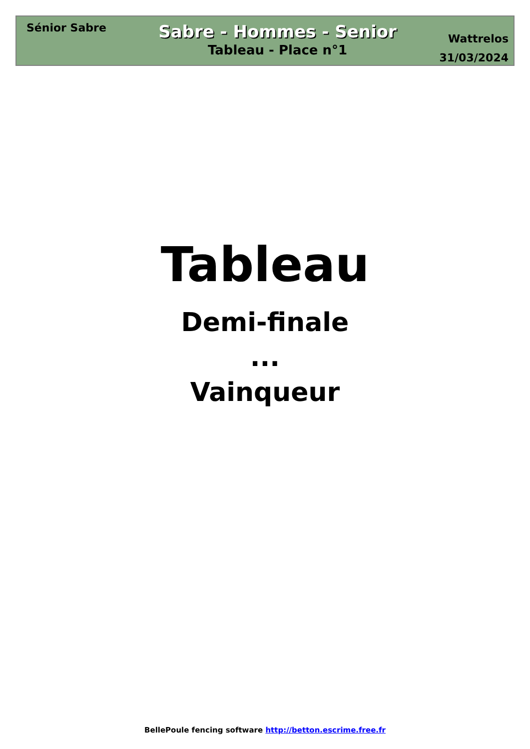Sénior Sabre
Sabre - Hommes - Senior
Tableau - Place n°1
Wattrelos
31/03/2024
Tableau
Demi-finale
...
Vainqueur
BellePoule fencing software http://betton.escrime.free.fr